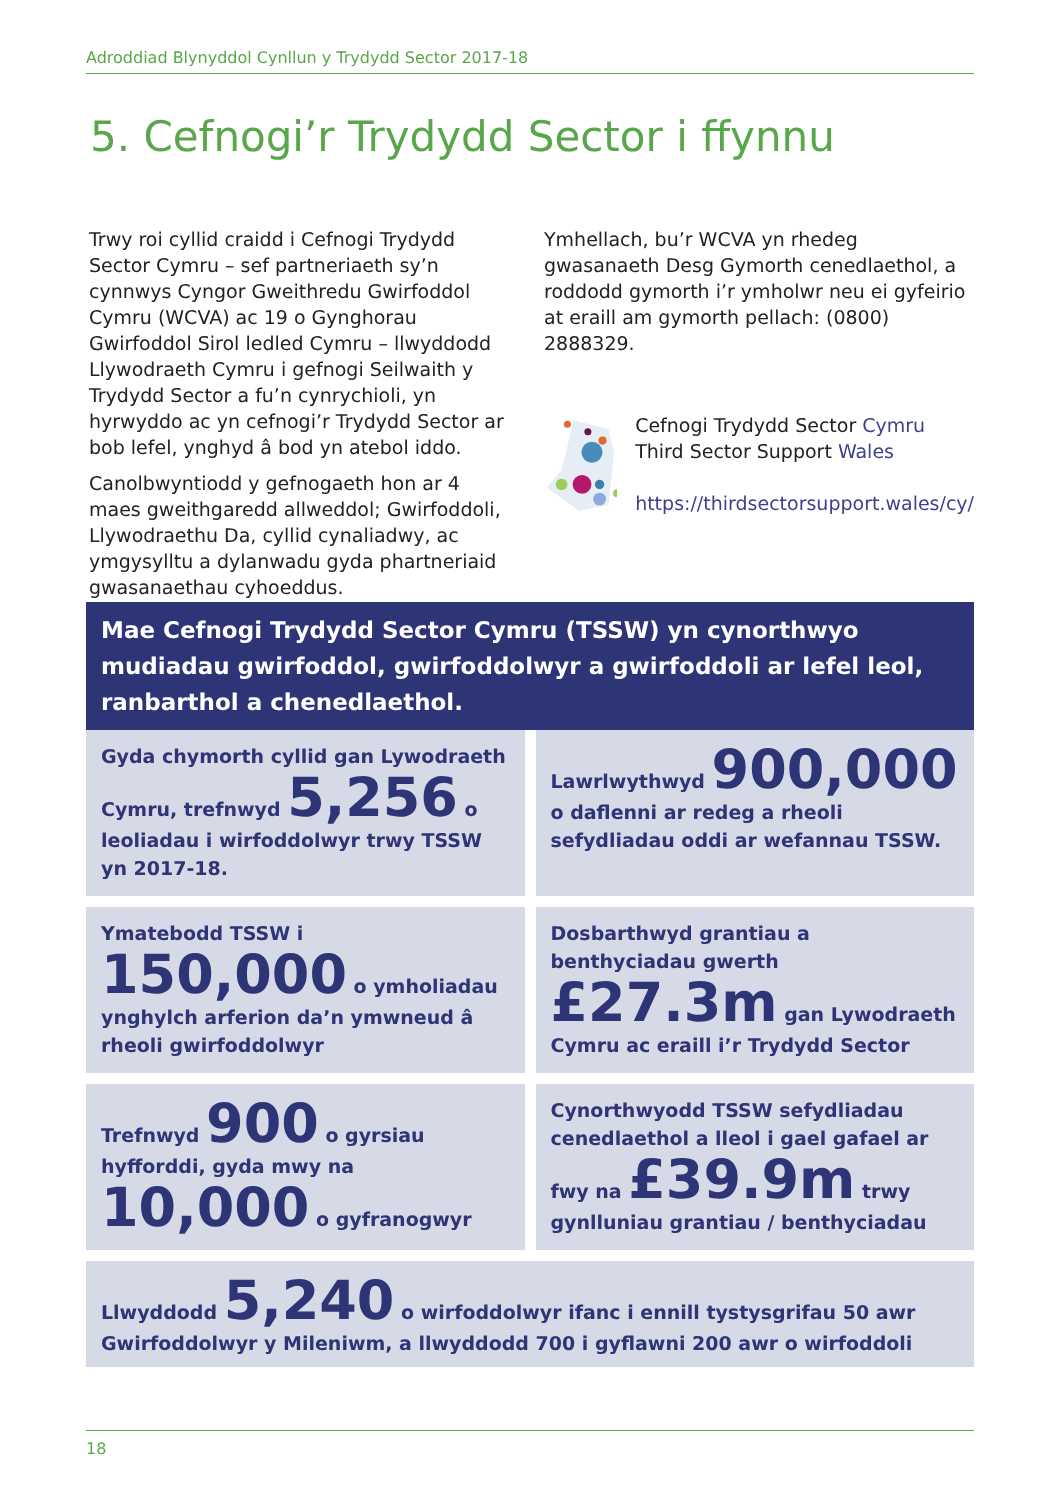Adroddiad Blynyddol Cynllun y Trydydd Sector 2017-18
5. Cefnogi’r Trydydd Sector i ffynnu
Trwy roi cyllid craidd i Cefnogi Trydydd Sector Cymru – sef partneriaeth sy’n cynnwys Cyngor Gweithredu Gwirfoddol Cymru (WCVA) ac 19 o Gynghorau Gwirfoddol Sirol ledled Cymru – llwyddodd Llywodraeth Cymru i gefnogi Seilwaith y Trydydd Sector a fu’n cynrychioli, yn hyrwyddo ac yn cefnogi’r Trydydd Sector ar bob lefel, ynghyd â bod yn atebol iddo.
Canolbwyntiodd y gefnogaeth hon ar 4 maes gweithgaredd allweddol; Gwirfoddoli, Llywodraethu Da, cyllid cynaliadwy, ac ymgysylltu a dylanwadu gyda phartneriaid gwasanaethau cyhoeddus.
Ymhellach, bu’r WCVA yn rhedeg gwasanaeth Desg Gymorth cenedlaethol, a roddodd gymorth i’r ymholwr neu ei gyfeirio at eraill am gymorth pellach: (0800) 2888329.
Cefnogi Trydydd Sector Cymru
Third Sector Support Wales
https://thirdsectorsupport.wales/cy/
Mae Cefnogi Trydydd Sector Cymru (TSSW) yn cynorthwyo mudiadau gwirfoddol, gwirfoddolwyr a gwirfoddoli ar lefel leol, ranbarthol a chenedlaethol.
Gyda chymorth cyllid gan Lywodraeth Cymru, trefnwyd 5,256 o leoliadau i wirfoddolwyr trwy TSSW yn 2017-18.
Lawrlwythwyd 900,000 o daflenni ar redeg a rheoli sefydliadau oddi ar wefannau TSSW.
Ymatebodd TSSW i 150,000 o ymholiadau ynghylch arferion da’n ymwneud â rheoli gwirfoddolwyr
Dosbarthwyd grantiau a benthyciadau gwerth £27.3m gan Lywodraeth Cymru ac eraill i’r Trydydd Sector
Trefnwyd 900 o gyrsiau hyfforddi, gyda mwy na 10,000 o gyfranogwyr
Cynorthwyodd TSSW sefydliadau cenedlaethol a lleol i gael gafael ar fwy na £39.9m trwy gynlluniau grantiau / benthyciadau
Llwyddodd 5,240 o wirfoddolwyr ifanc i ennill tystysgrifau 50 awr Gwirfoddolwyr y Mileniwm, a llwyddodd 700 i gyflawni 200 awr o wirfoddoli
18